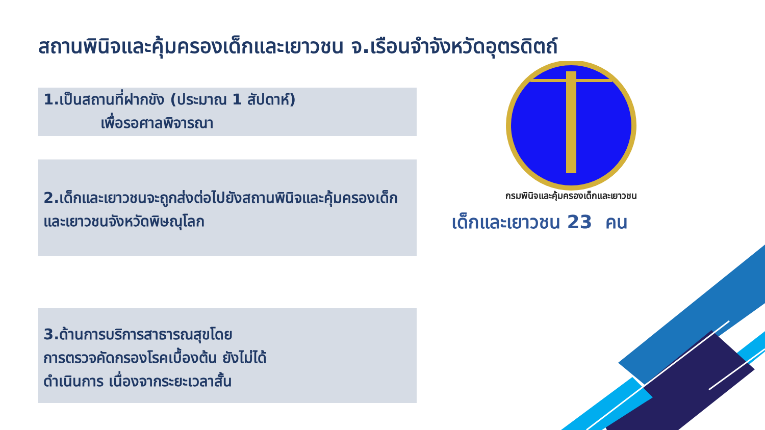สถานพินิจและคุ้มครองเด็กและเยาวชน จ.เรือนจำจังหวัดอุตรดิตถ์
1.เป็นสถานที่ฝากขัง (ประมาณ 1 สัปดาห์)
เพื่อรอศาลพิจารณา
2.เด็กและเยาวชนจะถูกส่งต่อไปยังสถานพินิจและคุ้มครองเด็กและเยาวชนจังหวัดพิษณุโลก
3.ด้านการบริการสาธารณสุขโดย
การตรวจคัดกรองโรคเบื้องต้น ยังไม่ได้
ดำเนินการ เนื่องจากระยะเวลาสั้น
กรมพินิจและคุ้มครองเด็กและเยาวชน
เด็กและเยาวชน 23 คน